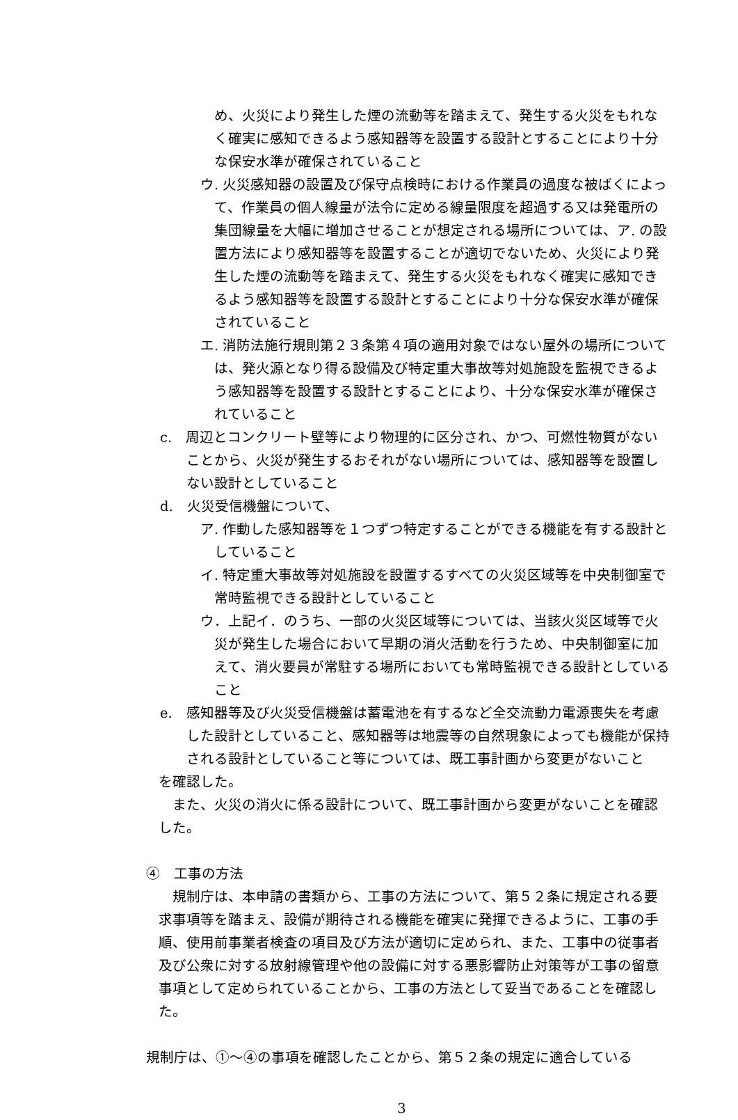め、火災により発生した煙の流動等を踏まえて、発生する火災をもれなく確実に感知できるよう感知器等を設置する設計とすることにより十分な保安水準が確保されていること
ウ. 火災感知器の設置及び保守点検時における作業員の過度な被ばくによって、作業員の個人線量が法令に定める線量限度を超過する又は発電所の集団線量を大幅に増加させることが想定される場所については、ア. の設置方法により感知器等を設置することが適切でないため、火災により発生した煙の流動等を踏まえて、発生する火災をもれなく確実に感知できるよう感知器等を設置する設計とすることにより十分な保安水準が確保されていること
エ. 消防法施行規則第２３条第４項の適用対象ではない屋外の場所については、発火源となり得る設備及び特定重大事故等対処施設を監視できるよう感知器等を設置する設計とすることにより、十分な保安水準が確保されていること
c.　周辺とコンクリート壁等により物理的に区分され、かつ、可燃性物質がないことから、火災が発生するおそれがない場所については、感知器等を設置しない設計としていること
d.　火災受信機盤について、
ア. 作動した感知器等を１つずつ特定することができる機能を有する設計としていること
イ. 特定重大事故等対処施設を設置するすべての火災区域等を中央制御室で常時監視できる設計としていること
ウ．上記イ．のうち、一部の火災区域等については、当該火災区域等で火災が発生した場合において早期の消火活動を行うため、中央制御室に加えて、消火要員が常駐する場所においても常時監視できる設計としていること
e.　感知器等及び火災受信機盤は蓄電池を有するなど全交流動力電源喪失を考慮した設計としていること、感知器等は地震等の自然現象によっても機能が保持される設計としていること等については、既工事計画から変更がないこと
を確認した。
また、火災の消火に係る設計について、既工事計画から変更がないことを確認した。
④　工事の方法
規制庁は、本申請の書類から、工事の方法について、第５２条に規定される要求事項等を踏まえ、設備が期待される機能を確実に発揮できるように、工事の手順、使用前事業者検査の項目及び方法が適切に定められ、また、工事中の従事者及び公衆に対する放射線管理や他の設備に対する悪影響防止対策等が工事の留意事項として定められていることから、工事の方法として妥当であることを確認した。
規制庁は、①～④の事項を確認したことから、第５２条の規定に適合している
3